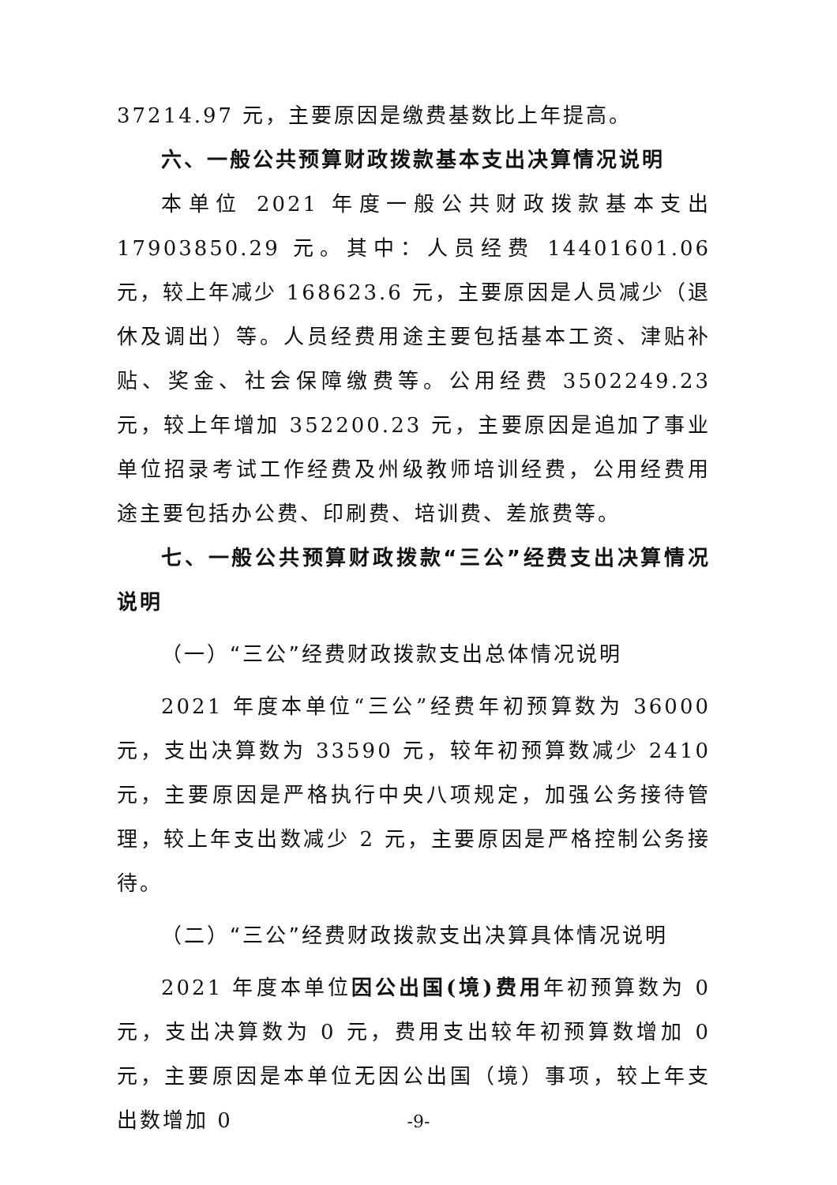37214.97 元，主要原因是缴费基数比上年提高。
六、一般公共预算财政拨款基本支出决算情况说明
本单位 2021 年度一般公共财政拨款基本支出 17903850.29 元。其中：人员经费 14401601.06 元，较上年减少 168623.6 元，主要原因是人员减少（退休及调出）等。人员经费用途主要包括基本工资、津贴补贴、奖金、社会保障缴费等。公用经费 3502249.23 元，较上年增加 352200.23 元，主要原因是追加了事业单位招录考试工作经费及州级教师培训经费，公用经费用途主要包括办公费、印刷费、培训费、差旅费等。
七、一般公共预算财政拨款“三公”经费支出决算情况说明
（一）“三公”经费财政拨款支出总体情况说明
2021 年度本单位“三公”经费年初预算数为 36000 元，支出决算数为 33590 元，较年初预算数减少 2410 元，主要原因是严格执行中央八项规定，加强公务接待管理，较上年支出数减少 2 元，主要原因是严格控制公务接待。
（二）“三公”经费财政拨款支出决算具体情况说明
2021 年度本单位因公出国(境)费用年初预算数为 0 元，支出决算数为 0 元，费用支出较年初预算数增加 0 元，主要原因是本单位无因公出国（境）事项，较上年支出数增加 0
-9-